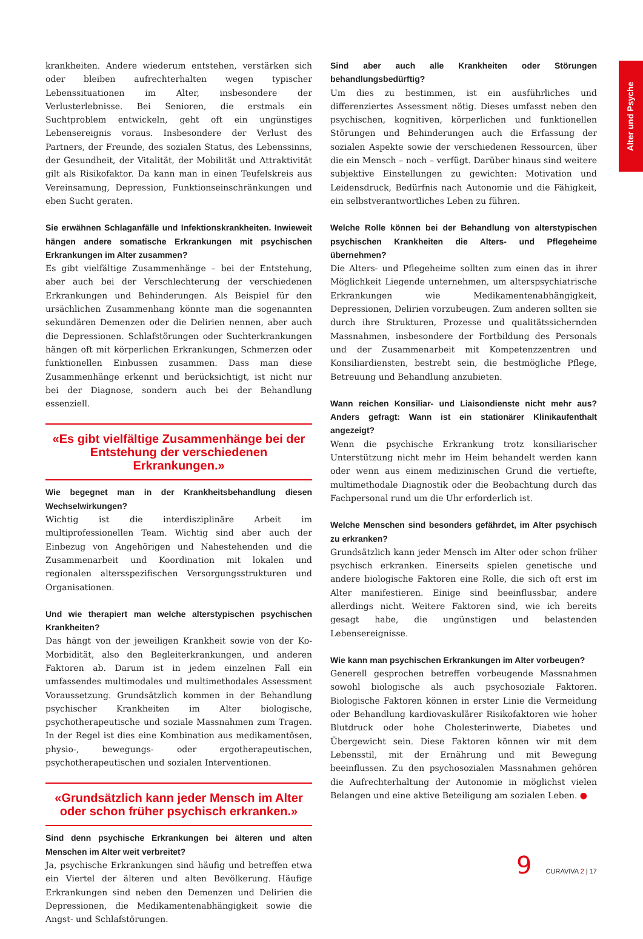Alter und Psyche
krankheiten. Andere wiederum entstehen, verstärken sich oder bleiben aufrechterhalten wegen typischer Lebenssituationen im Alter, insbesondere der Verlusterlebnisse. Bei Senioren, die erstmals ein Suchtproblem entwickeln, geht oft ein ungünstiges Lebensereignis voraus. Insbesondere der Verlust des Partners, der Freunde, des sozialen Status, des Lebenssinns, der Gesundheit, der Vitalität, der Mobilität und Attraktivität gilt als Risikofaktor. Da kann man in einen Teufelskreis aus Vereinsamung, Depression, Funktionseinschränkungen und eben Sucht geraten.
Sie erwähnen Schlaganfälle und Infektionskrankheiten. Inwieweit hängen andere somatische Erkrankungen mit psychischen Erkrankungen im Alter zusammen?
Es gibt vielfältige Zusammenhänge – bei der Entstehung, aber auch bei der Verschlechterung der verschiedenen Erkrankungen und Behinderungen. Als Beispiel für den ursächlichen Zusammenhang könnte man die sogenannten sekundären Demenzen oder die Delirien nennen, aber auch die Depressionen. Schlafstörungen oder Suchterkrankungen hängen oft mit körperlichen Erkrankungen, Schmerzen oder funktionellen Einbussen zusammen. Dass man diese Zusammenhänge erkennt und berücksichtigt, ist nicht nur bei der Diagnose, sondern auch bei der Behandlung essenziell.
«Es gibt vielfältige Zusammenhänge bei der Entstehung der verschiedenen Erkrankungen.»
Wie begegnet man in der Krankheitsbehandlung diesen Wechselwirkungen?
Wichtig ist die interdisziplinäre Arbeit im multiprofessionellen Team. Wichtig sind aber auch der Einbezug von Angehörigen und Nahestehenden und die Zusammenarbeit und Koordination mit lokalen und regionalen altersspezifischen Versorgungsstrukturen und Organisationen.
Und wie therapiert man welche alterstypischen psychischen Krankheiten?
Das hängt von der jeweiligen Krankheit sowie von der Ko-Morbidität, also den Begleiterkrankungen, und anderen Faktoren ab. Darum ist in jedem einzelnen Fall ein umfassendes multimodales und multimethodales Assessment Voraussetzung. Grundsätzlich kommen in der Behandlung psychischer Krankheiten im Alter biologische, psychotherapeutische und soziale Massnahmen zum Tragen. In der Regel ist dies eine Kombination aus medikamentösen, physio-, bewegungs- oder ergotherapeutischen, psychotherapeutischen und sozialen Interventionen.
«Grundsätzlich kann jeder Mensch im Alter oder schon früher psychisch erkranken.»
Sind denn psychische Erkrankungen bei älteren und alten Menschen im Alter weit verbreitet?
Ja, psychische Erkrankungen sind häufig und betreffen etwa ein Viertel der älteren und alten Bevölkerung. Häufige Erkrankungen sind neben den Demenzen und Delirien die Depressionen, die Medikamentenabhängigkeit sowie die Angst- und Schlafstörungen.
Sind aber auch alle Krankheiten oder Störungen behandlungsbedürftig?
Um dies zu bestimmen, ist ein ausführliches und differenziertes Assessment nötig. Dieses umfasst neben den psychischen, kognitiven, körperlichen und funktionellen Störungen und Behinderungen auch die Erfassung der sozialen Aspekte sowie der verschiedenen Ressourcen, über die ein Mensch – noch – verfügt. Darüber hinaus sind weitere subjektive Einstellungen zu gewichten: Motivation und Leidensdruck, Bedürfnis nach Autonomie und die Fähigkeit, ein selbstverantwortliches Leben zu führen.
Welche Rolle können bei der Behandlung von alterstypischen psychischen Krankheiten die Alters- und Pflegeheime übernehmen?
Die Alters- und Pflegeheime sollten zum einen das in ihrer Möglichkeit Liegende unternehmen, um alterspsychiatrische Erkrankungen wie Medikamentenabhängigkeit, Depressionen, Delirien vorzubeugen. Zum anderen sollten sie durch ihre Strukturen, Prozesse und qualitätssichernden Massnahmen, insbesondere der Fortbildung des Personals und der Zusammenarbeit mit Kompetenzzentren und Konsiliardiensten, bestrebt sein, die bestmögliche Pflege, Betreuung und Behandlung anzubieten.
Wann reichen Konsiliar- und Liaisondienste nicht mehr aus? Anders gefragt: Wann ist ein stationärer Klinikaufenthalt angezeigt?
Wenn die psychische Erkrankung trotz konsiliarischer Unterstützung nicht mehr im Heim behandelt werden kann oder wenn aus einem medizinischen Grund die vertiefte, multimethodale Diagnostik oder die Beobachtung durch das Fachpersonal rund um die Uhr erforderlich ist.
Welche Menschen sind besonders gefährdet, im Alter psychisch zu erkranken?
Grundsätzlich kann jeder Mensch im Alter oder schon früher psychisch erkranken. Einerseits spielen genetische und andere biologische Faktoren eine Rolle, die sich oft erst im Alter manifestieren. Einige sind beeinflussbar, andere allerdings nicht. Weitere Faktoren sind, wie ich bereits gesagt habe, die ungünstigen und belastenden Lebensereignisse.
Wie kann man psychischen Erkrankungen im Alter vorbeugen?
Generell gesprochen betreffen vorbeugende Massnahmen sowohl biologische als auch psychosoziale Faktoren. Biologische Faktoren können in erster Linie die Vermeidung oder Behandlung kardiovaskulärer Risikofaktoren wie hoher Blutdruck oder hohe Cholesterinwerte, Diabetes und Übergewicht sein. Diese Faktoren können wir mit dem Lebensstil, mit der Ernährung und mit Bewegung beeinflussen. Zu den psychosozialen Massnahmen gehören die Aufrechterhaltung der Autonomie in möglichst vielen Belangen und eine aktive Beteiligung am sozialen Leben. ●
9 CURAVIVA 2 | 17